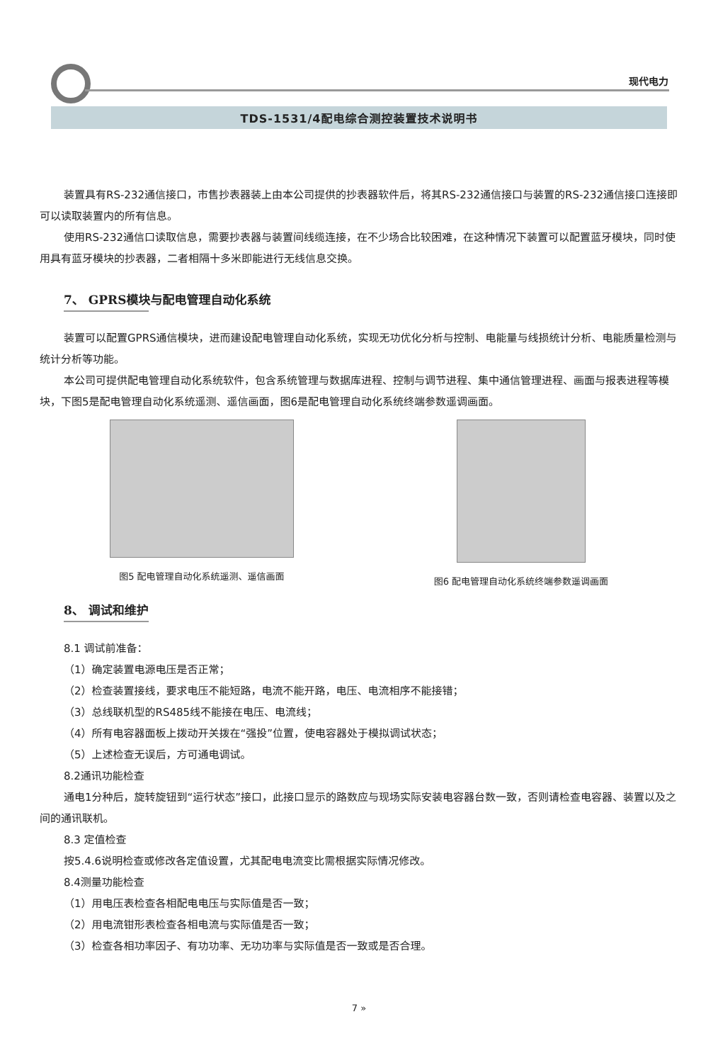现代电力
TDS-1531/4配电综合测控装置技术说明书
装置具有RS-232通信接口，市售抄表器装上由本公司提供的抄表器软件后，将其RS-232通信接口与装置的RS-232通信接口连接即可以读取装置内的所有信息。
使用RS-232通信口读取信息，需要抄表器与装置间线缆连接，在不少场合比较困难，在这种情况下装置可以配置蓝牙模块，同时使用具有蓝牙模块的抄表器，二者相隔十多米即能进行无线信息交换。
7、 GPRS模块与配电管理自动化系统
装置可以配置GPRS通信模块，进而建设配电管理自动化系统，实现无功优化分析与控制、电能量与线损统计分析、电能质量检测与统计分析等功能。
本公司可提供配电管理自动化系统软件，包含系统管理与数据库进程、控制与调节进程、集中通信管理进程、画面与报表进程等模块，下图5是配电管理自动化系统遥测、遥信画面，图6是配电管理自动化系统终端参数遥调画面。
图5 配电管理自动化系统遥测、遥信画面
图6 配电管理自动化系统终端参数遥调画面
8、 调试和维护
8.1 调试前准备：
（1）确定装置电源电压是否正常；
（2）检查装置接线，要求电压不能短路，电流不能开路，电压、电流相序不能接错；
（3）总线联机型的RS485线不能接在电压、电流线；
（4）所有电容器面板上拨动开关拨在“强投”位置，使电容器处于模拟调试状态；
（5）上述检查无误后，方可通电调试。
8.2通讯功能检查
通电1分种后，旋转旋钮到“运行状态”接口，此接口显示的路数应与现场实际安装电容器台数一致，否则请检查电容器、装置以及之间的通讯联机。
8.3 定值检查
按5.4.6说明检查或修改各定值设置，尤其配电电流变比需根据实际情况修改。
8.4测量功能检查
（1）用电压表检查各相配电电压与实际值是否一致；
（2）用电流钳形表检查各相电流与实际值是否一致；
（3）检查各相功率因子、有功功率、无功功率与实际值是否一致或是否合理。
7 »